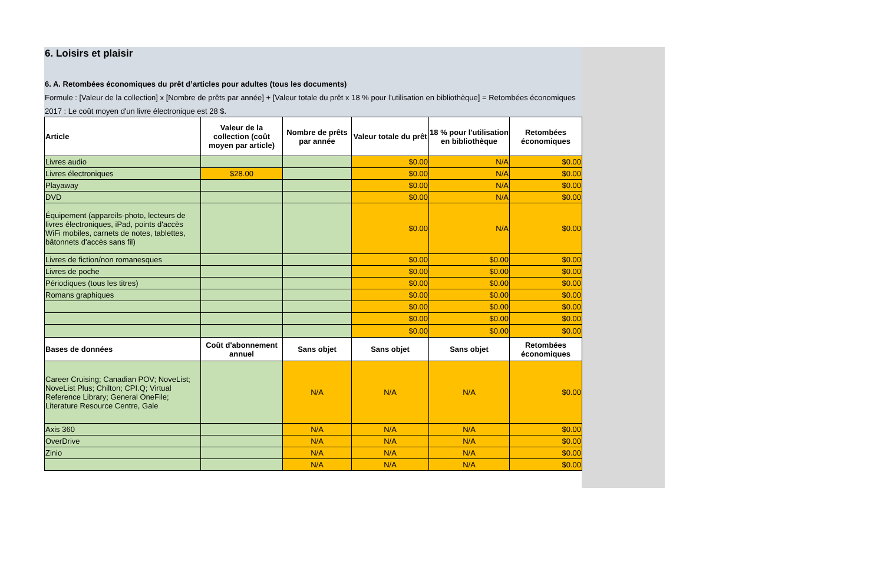6. Loisirs et plaisir
6. A. Retombées économiques du prêt d’articles pour adultes (tous les documents)
Formule : [Valeur de la collection] x [Nombre de prêts par année] + [Valeur totale du prêt x 18 % pour l’utilisation en bibliothèque] = Retombées économiques
2017 : Le coût moyen d'un livre électronique est 28 $.
| Article | Valeur de la collection (coût moyen par article) | Nombre de prêts par année | Valeur totale du prêt | 18 % pour l'utilisation en bibliothèque | Retombées économiques |
| --- | --- | --- | --- | --- | --- |
| Livres audio | | | $0.00 | N/A | $0.00 |
| Livres électroniques | $28.00 | | $0.00 | N/A | $0.00 |
| Playaway | | | $0.00 | N/A | $0.00 |
| DVD | | | $0.00 | N/A | $0.00 |
| Équipement (appareils-photo, lecteurs de livres électroniques, iPad, points d'accès WiFi mobiles, carnets de notes, tablettes, bâtonnets d'accès sans fil) | | | $0.00 | N/A | $0.00 |
| Livres de fiction/non romanesques | | | $0.00 | $0.00 | $0.00 |
| Livres de poche | | | $0.00 | $0.00 | $0.00 |
| Périodiques (tous les titres) | | | $0.00 | $0.00 | $0.00 |
| Romans graphiques | | | $0.00 | $0.00 | $0.00 |
| | | | $0.00 | $0.00 | $0.00 |
| | | | $0.00 | $0.00 | $0.00 |
| | | | $0.00 | $0.00 | $0.00 |
| Bases de données | Coût d'abonnement annuel | Sans objet | Sans objet | Sans objet | Retombées économiques |
| Career Cruising; Canadian POV; NoveList; NoveList Plus; Chilton; CPI.Q; Virtual Reference Library; General OneFile; Literature Resource Centre, Gale | | N/A | N/A | N/A | $0.00 |
| Axis 360 | | N/A | N/A | N/A | $0.00 |
| OverDrive | | N/A | N/A | N/A | $0.00 |
| Zinio | | N/A | N/A | N/A | $0.00 |
| | | N/A | N/A | N/A | $0.00 |